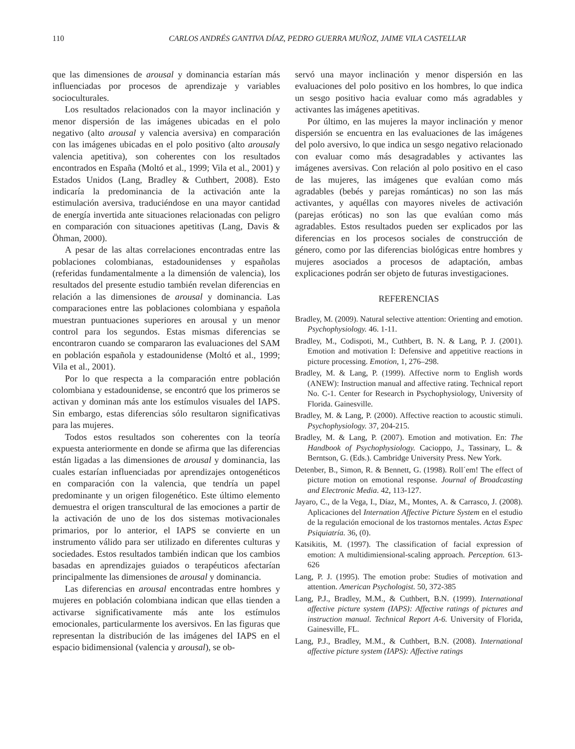110 CARLOS ANDRÉS GANTIVA DÍAZ, PEDRO GUERRA MUÑOZ, JAIME VILA CASTELLAR
que las dimensiones de arousal y dominancia estarían más influenciadas por procesos de aprendizaje y variables socioculturales.
Los resultados relacionados con la mayor inclinación y menor dispersión de las imágenes ubicadas en el polo negativo (alto arousal y valencia aversiva) en comparación con las imágenes ubicadas en el polo positivo (alto arousaly valencia apetitiva), son coherentes con los resultados encontrados en España (Moltó et al., 1999; Vila et al., 2001) y Estados Unidos (Lang, Bradley & Cuthbert, 2008). Esto indicaría la predominancia de la activación ante la estimulación aversiva, traduciéndose en una mayor cantidad de energía invertida ante situaciones relacionadas con peligro en comparación con situaciones apetitivas (Lang, Davis & Öhman, 2000).
A pesar de las altas correlaciones encontradas entre las poblaciones colombianas, estadounidenses y españolas (referidas fundamentalmente a la dimensión de valencia), los resultados del presente estudio también revelan diferencias en relación a las dimensiones de arousal y dominancia. Las comparaciones entre las poblaciones colombiana y española muestran puntuaciones superiores en arousal y un menor control para los segundos. Estas mismas diferencias se encontraron cuando se compararon las evaluaciones del SAM en población española y estadounidense (Moltó et al., 1999; Vila et al., 2001).
Por lo que respecta a la comparación entre población colombiana y estadounidense, se encontró que los primeros se activan y dominan más ante los estímulos visuales del IAPS. Sin embargo, estas diferencias sólo resultaron significativas para las mujeres.
Todos estos resultados son coherentes con la teoría expuesta anteriormente en donde se afirma que las diferencias están ligadas a las dimensiones de arousal y dominancia, las cuales estarían influenciadas por aprendizajes ontogenéticos en comparación con la valencia, que tendría un papel predominante y un origen filogenético. Este último elemento demuestra el origen transcultural de las emociones a partir de la activación de uno de los dos sistemas motivacionales primarios, por lo anterior, el IAPS se convierte en un instrumento válido para ser utilizado en diferentes culturas y sociedades. Estos resultados también indican que los cambios basadas en aprendizajes guiados o terapéuticos afectarían principalmente las dimensiones de arousal y dominancia.
Las diferencias en arousal encontradas entre hombres y mujeres en población colombiana indican que ellas tienden a activarse significativamente más ante los estímulos emocionales, particularmente los aversivos. En las figuras que representan la distribución de las imágenes del IAPS en el espacio bidimensional (valencia y arousal), se ob-
servó una mayor inclinación y menor dispersión en las evaluaciones del polo positivo en los hombres, lo que indica un sesgo positivo hacia evaluar como más agradables y activantes las imágenes apetitivas.
Por último, en las mujeres la mayor inclinación y menor dispersión se encuentra en las evaluaciones de las imágenes del polo aversivo, lo que indica un sesgo negativo relacionado con evaluar como más desagradables y activantes las imágenes aversivas. Con relación al polo positivo en el caso de las mujeres, las imágenes que evalúan como más agradables (bebés y parejas románticas) no son las más activantes, y aquéllas con mayores niveles de activación (parejas eróticas) no son las que evalúan como más agradables. Estos resultados pueden ser explicados por las diferencias en los procesos sociales de construcción de género, como por las diferencias biológicas entre hombres y mujeres asociados a procesos de adaptación, ambas explicaciones podrán ser objeto de futuras investigaciones.
REFERENCIAS
Bradley, M. (2009). Natural selective attention: Orienting and emotion. Psychophysiology. 46. 1-11.
Bradley, M., Codispoti, M., Cuthbert, B. N. & Lang, P. J. (2001). Emotion and motivation I: Defensive and appetitive reactions in picture processing. Emotion, 1, 276–298.
Bradley, M. & Lang, P. (1999). Affective norm to English words (ANEW): Instruction manual and affective rating. Technical report No. C-1. Center for Research in Psychophysiology, University of Florida. Gainesville.
Bradley, M. & Lang, P. (2000). Affective reaction to acoustic stimuli. Psychophysiology. 37, 204-215.
Bradley, M. & Lang, P. (2007). Emotion and motivation. En: The Handbook of Psychophysiology. Cacioppo, J., Tassinary, L. & Berntson, G. (Eds.). Cambridge University Press. New York.
Detenber, B., Simon, R. & Bennett, G. (1998). Roll´em! The effect of picture motion on emotional response. Journal of Broadcasting and Electronic Media. 42, 113-127.
Jayaro, C., de la Vega, I., Díaz, M., Montes, A. & Carrasco, J. (2008). Aplicaciones del Internation Affective Picture System en el estudio de la regulación emocional de los trastornos mentales. Actas Espec Psiquiatría. 36, (0).
Katsikitis, M. (1997). The classification of facial expression of emotion: A multidimiensional-scaling approach. Perception. 613-626
Lang, P. J. (1995). The emotion probe: Studies of motivation and attention. American Psychologist. 50, 372-385
Lang, P.J., Bradley, M.M., & Cuthbert, B.N. (1999). International affective picture system (IAPS): Affective ratings of pictures and instruction manual. Technical Report A-6. University of Florida, Gainesville, FL.
Lang, P.J., Bradley, M.M., & Cuthbert, B.N. (2008). International affective picture system (IAPS): Affective ratings